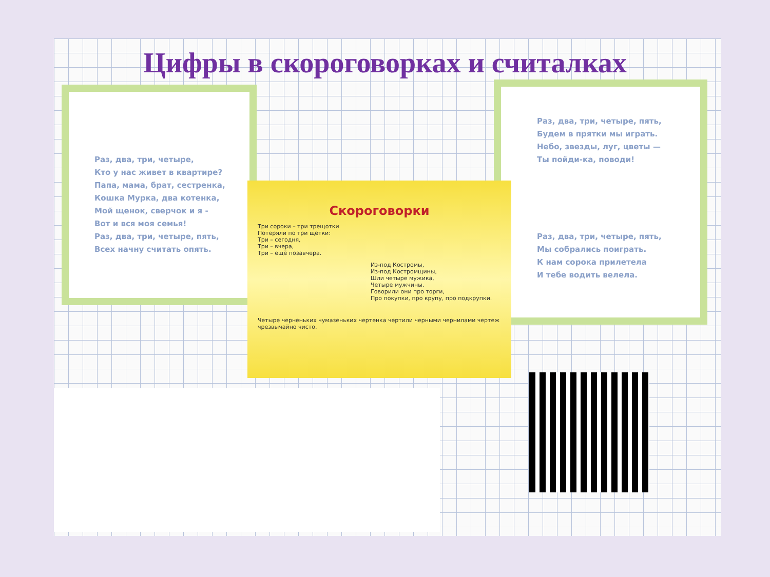Цифры в скороговорках и считалках
Раз, два, три, четыре,
Кто у нас живет в квартире?
Папа, мама, брат, сестренка,
Кошка Мурка, два котенка,
Мой щенок, сверчок и я -
Вот и вся моя семья!
Раз, два, три, четыре, пять,
Всех начну считать опять.
Раз, два, три, четыре, пять,
Будем в прятки мы играть.
Небо, звезды, луг, цветы —
Ты пойди-ка, поводи!
Раз, два, три, четыре, пять,
Мы собрались поиграть.
К нам сорока прилетела
И тебе водить велела.
Скороговорки
Три сороки – три трещотки
Потеряли по три щетки:
Три – сегодня,
Три – вчера,
Три – ещё позавчера.
Из-под Костромы,
Из-под Костромщины,
Шли четыре мужика,
Четыре мужчины.
Говорили они про торги,
Про покупки, про крупу, про подкрупки.
Четыре черненьких чумазеньких чертенка чертили черными чернилами чертеж чрезвычайно чисто.